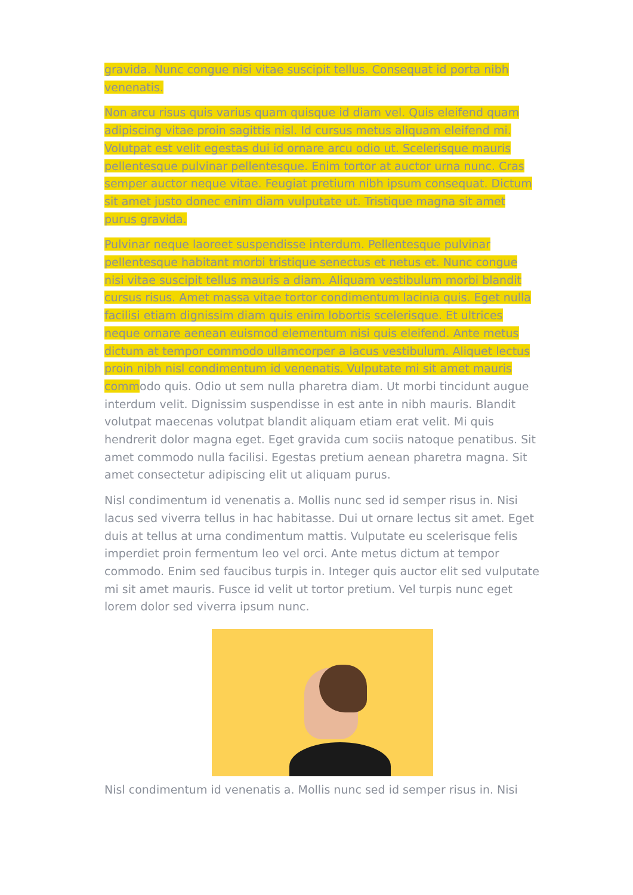gravida. Nunc congue nisi vitae suscipit tellus. Consequat id porta nibh venenatis.
Non arcu risus quis varius quam quisque id diam vel. Quis eleifend quam adipiscing vitae proin sagittis nisl. Id cursus metus aliquam eleifend mi. Volutpat est velit egestas dui id ornare arcu odio ut. Scelerisque mauris pellentesque pulvinar pellentesque. Enim tortor at auctor urna nunc. Cras semper auctor neque vitae. Feugiat pretium nibh ipsum consequat. Dictum sit amet justo donec enim diam vulputate ut. Tristique magna sit amet purus gravida.
Pulvinar neque laoreet suspendisse interdum. Pellentesque pulvinar pellentesque habitant morbi tristique senectus et netus et. Nunc congue nisi vitae suscipit tellus mauris a diam. Aliquam vestibulum morbi blandit cursus risus. Amet massa vitae tortor condimentum lacinia quis. Eget nulla facilisi etiam dignissim diam quis enim lobortis scelerisque. Et ultrices neque ornare aenean euismod elementum nisi quis eleifend. Ante metus dictum at tempor commodo ullamcorper a lacus vestibulum. Aliquet lectus proin nibh nisl condimentum id venenatis. Vulputate mi sit amet mauris commodo quis. Odio ut sem nulla pharetra diam. Ut morbi tincidunt augue interdum velit. Dignissim suspendisse in est ante in nibh mauris. Blandit volutpat maecenas volutpat blandit aliquam etiam erat velit. Mi quis hendrerit dolor magna eget. Eget gravida cum sociis natoque penatibus. Sit amet commodo nulla facilisi. Egestas pretium aenean pharetra magna. Sit amet consectetur adipiscing elit ut aliquam purus.
Nisl condimentum id venenatis a. Mollis nunc sed id semper risus in. Nisi lacus sed viverra tellus in hac habitasse. Dui ut ornare lectus sit amet. Eget duis at tellus at urna condimentum mattis. Vulputate eu scelerisque felis imperdiet proin fermentum leo vel orci. Ante metus dictum at tempor commodo. Enim sed faucibus turpis in. Integer quis auctor elit sed vulputate mi sit amet mauris. Fusce id velit ut tortor pretium. Vel turpis nunc eget lorem dolor sed viverra ipsum nunc.
Nisl condimentum id venenatis a. Mollis nunc sed id semper risus in. Nisi